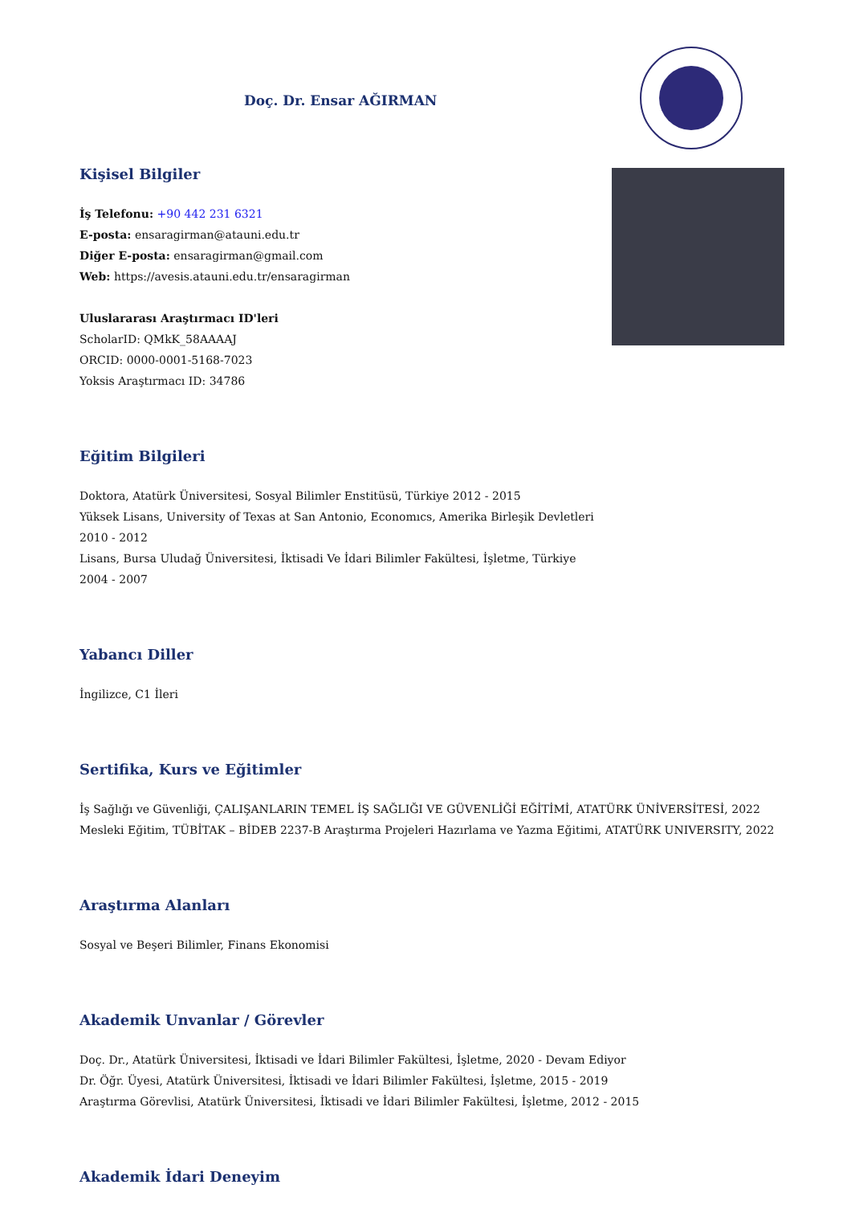Doç. Dr. Ensar AĞIRMAN
Kişisel Bilgiler
İş Telefonu: +90 442 231 6321
E-posta: ensaragirman@atauni.edu.tr
Diğer E-posta: ensaragirman@gmail.com
Web: https://avesis.atauni.edu.tr/ensaragirman
Uluslararası Araştırmacı ID'leri
ScholarID: QMkK_58AAAAJ
ORCID: 0000-0001-5168-7023
Yoksis Araştırmacı ID: 34786
Eğitim Bilgileri
Doktora, Atatürk Üniversitesi, Sosyal Bilimler Enstitüsü, Türkiye 2012 - 2015
Yüksek Lisans, University of Texas at San Antonio, Economıcs, Amerika Birleşik Devletleri
2010 - 2012
Lisans, Bursa Uludağ Üniversitesi, İktisadi Ve İdari Bilimler Fakültesi, İşletme, Türkiye
2004 - 2007
Yabancı Diller
İngilizce, C1 İleri
Sertifika, Kurs ve Eğitimler
İş Sağlığı ve Güvenliği, ÇALIŞANLARIN TEMEL İŞ SAĞLIĞI VE GÜVENLİĞİ EĞİTİMİ, ATATÜRK ÜNİVERSİTESİ, 2022
Mesleki Eğitim, TÜBİTAK – BİDEB 2237-B Araştırma Projeleri Hazırlama ve Yazma Eğitimi, ATATÜRK UNIVERSITY, 2022
Araştırma Alanları
Sosyal ve Beşeri Bilimler, Finans Ekonomisi
Akademik Unvanlar / Görevler
Doç. Dr., Atatürk Üniversitesi, İktisadi ve İdari Bilimler Fakültesi, İşletme, 2020 - Devam Ediyor
Dr. Öğr. Üyesi, Atatürk Üniversitesi, İktisadi ve İdari Bilimler Fakültesi, İşletme, 2015 - 2019
Araştırma Görevlisi, Atatürk Üniversitesi, İktisadi ve İdari Bilimler Fakültesi, İşletme, 2012 - 2015
Akademik İdari Deneyim